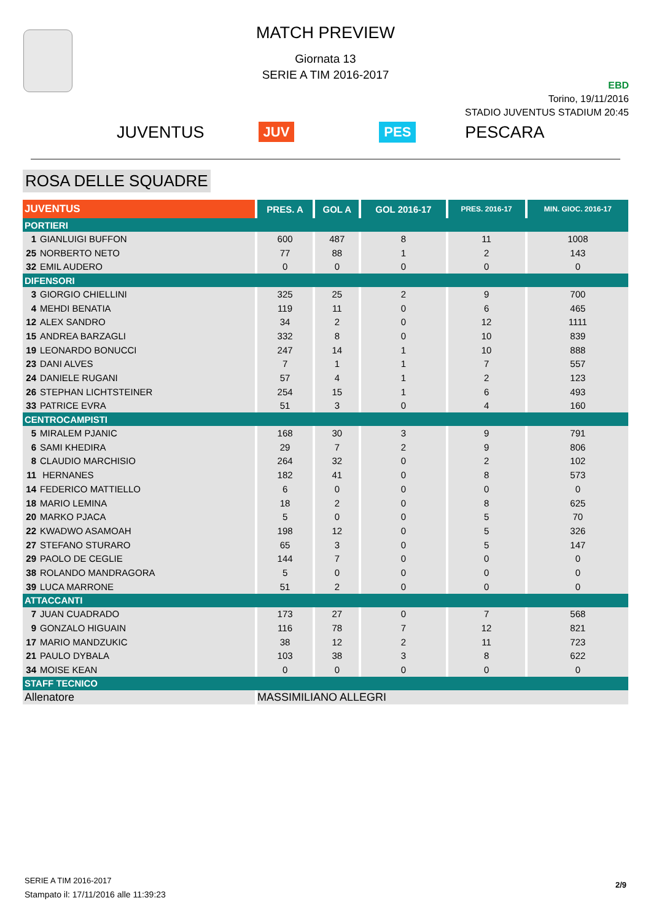MATCH PREVIEW
Giornata 13
SERIE A TIM 2016-2017
EBD
Torino, 19/11/2016
STADIO JUVENTUS STADIUM 20:45
JUVENTUS JUV PES PESCARA
ROSA DELLE SQUADRE
| JUVENTUS | PRES. A | GOL A | GOL 2016-17 | PRES. 2016-17 | MIN. GIOC. 2016-17 |
| --- | --- | --- | --- | --- | --- |
| PORTIERI | | | | | |
| 1 GIANLUIGI BUFFON | 600 | 487 | 8 | 11 | 1008 |
| 25 NORBERTO NETO | 77 | 88 | 1 | 2 | 143 |
| 32 EMIL AUDERO | 0 | 0 | 0 | 0 | 0 |
| DIFENSORI | | | | | |
| 3 GIORGIO CHIELLINI | 325 | 25 | 2 | 9 | 700 |
| 4 MEHDI BENATIA | 119 | 11 | 0 | 6 | 465 |
| 12 ALEX SANDRO | 34 | 2 | 0 | 12 | 1111 |
| 15 ANDREA BARZAGLI | 332 | 8 | 0 | 10 | 839 |
| 19 LEONARDO BONUCCI | 247 | 14 | 1 | 10 | 888 |
| 23 DANI ALVES | 7 | 1 | 1 | 7 | 557 |
| 24 DANIELE RUGANI | 57 | 4 | 1 | 2 | 123 |
| 26 STEPHAN LICHTSTEINER | 254 | 15 | 1 | 6 | 493 |
| 33 PATRICE EVRA | 51 | 3 | 0 | 4 | 160 |
| CENTROCAMPISTI | | | | | |
| 5 MIRALEM PJANIC | 168 | 30 | 3 | 9 | 791 |
| 6 SAMI KHEDIRA | 29 | 7 | 2 | 9 | 806 |
| 8 CLAUDIO MARCHISIO | 264 | 32 | 0 | 2 | 102 |
| 11 HERNANES | 182 | 41 | 0 | 8 | 573 |
| 14 FEDERICO MATTIELLO | 6 | 0 | 0 | 0 | 0 |
| 18 MARIO LEMINA | 18 | 2 | 0 | 8 | 625 |
| 20 MARKO PJACA | 5 | 0 | 0 | 5 | 70 |
| 22 KWADWO ASAMOAH | 198 | 12 | 0 | 5 | 326 |
| 27 STEFANO STURARO | 65 | 3 | 0 | 5 | 147 |
| 29 PAOLO DE CEGLIE | 144 | 7 | 0 | 0 | 0 |
| 38 ROLANDO MANDRAGORA | 5 | 0 | 0 | 0 | 0 |
| 39 LUCA MARRONE | 51 | 2 | 0 | 0 | 0 |
| ATTACCANTI | | | | | |
| 7 JUAN CUADRADO | 173 | 27 | 0 | 7 | 568 |
| 9 GONZALO HIGUAIN | 116 | 78 | 7 | 12 | 821 |
| 17 MARIO MANDZUKIC | 38 | 12 | 2 | 11 | 723 |
| 21 PAULO DYBALA | 103 | 38 | 3 | 8 | 622 |
| 34 MOISE KEAN | 0 | 0 | 0 | 0 | 0 |
| STAFF TECNICO | | | | | |
| Allenatore | MASSIMILIANO ALLEGRI | | | | |
SERIE A TIM 2016-2017
Stampato il: 17/11/2016 alle 11:39:23
2/9